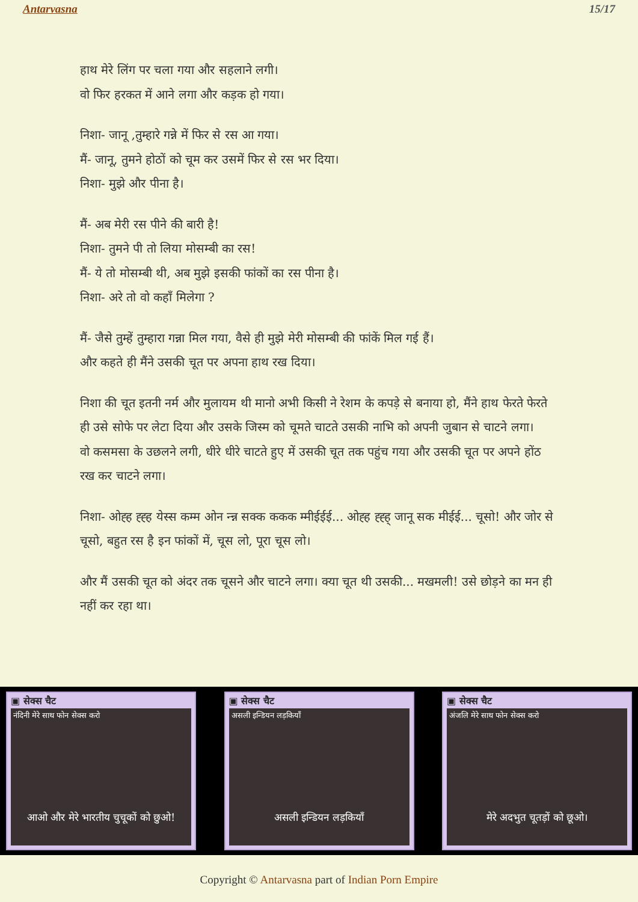Antarvasna 15/17
हाथ मेरे लिंग पर चला गया और सहलाने लगी।
वो फिर हरकत में आने लगा और कड़क हो गया।
निशा- जानू ,तुम्हारे गन्ने में फिर से रस आ गया।
मैं- जानू, तुमने होठों को चूम कर उसमें फिर से रस भर दिया।
निशा- मुझे और पीना है।
मैं- अब मेरी रस पीने की बारी है!
निशा- तुमने पी तो लिया मोसम्बी का रस!
मैं- ये तो मोसम्बी थी, अब मुझे इसकी फांकों का रस पीना है।
निशा- अरे तो वो कहाँ मिलेगा ?
मैं- जैसे तुम्हें तुम्हारा गन्ना मिल गया, वैसे ही मुझे मेरी मोसम्बी की फांकें मिल गई हैं।
और कहते ही मैंने उसकी चूत पर अपना हाथ रख दिया।
निशा की चूत इतनी नर्म और मुलायम थी मानो अभी किसी ने रेशम के कपड़े से बनाया हो, मैंने हाथ फेरते फेरते ही उसे सोफे पर लेटा दिया और उसके जिस्म को चूमते चाटते उसकी नाभि को अपनी जुबान से चाटने लगा।
वो कसमसा के उछलने लगी, धीरे धीरे चाटते हुए में उसकी चूत तक पहुंच गया और उसकी चूत पर अपने होंठ रख कर चाटने लगा।
निशा- ओह्ह ह्ह्ह येस्स कम्म ओन न्न्न सक्क ककक म्मीईईई... ओह्ह ह्ह्ह् जानू सक मीईई... चूसो! और जोर से चूसो, बहुत रस है इन फांकों में, चूस लो, पूरा चूस लो।
और मैं उसकी चूत को अंदर तक चूसने और चाटने लगा। क्या चूत थी उसकी... मखमली! उसे छोड़ने का मन ही नहीं कर रहा था।
▣ सेक्स चैट
नंदिनी मेरे साथ फोन सेक्स करो
आओ और मेरे भारतीय चुचूकों को छुओ!
▣ सेक्स चैट
असली इन्डियन लड़कियाँ
असली इन्डियन लड़कियाँ
▣ सेक्स चैट
अंजलि मेरे साथ फोन सेक्स करो
मेरे अदभुत चूतड़ों को छूओ।
Copyright © Antarvasna part of Indian Porn Empire